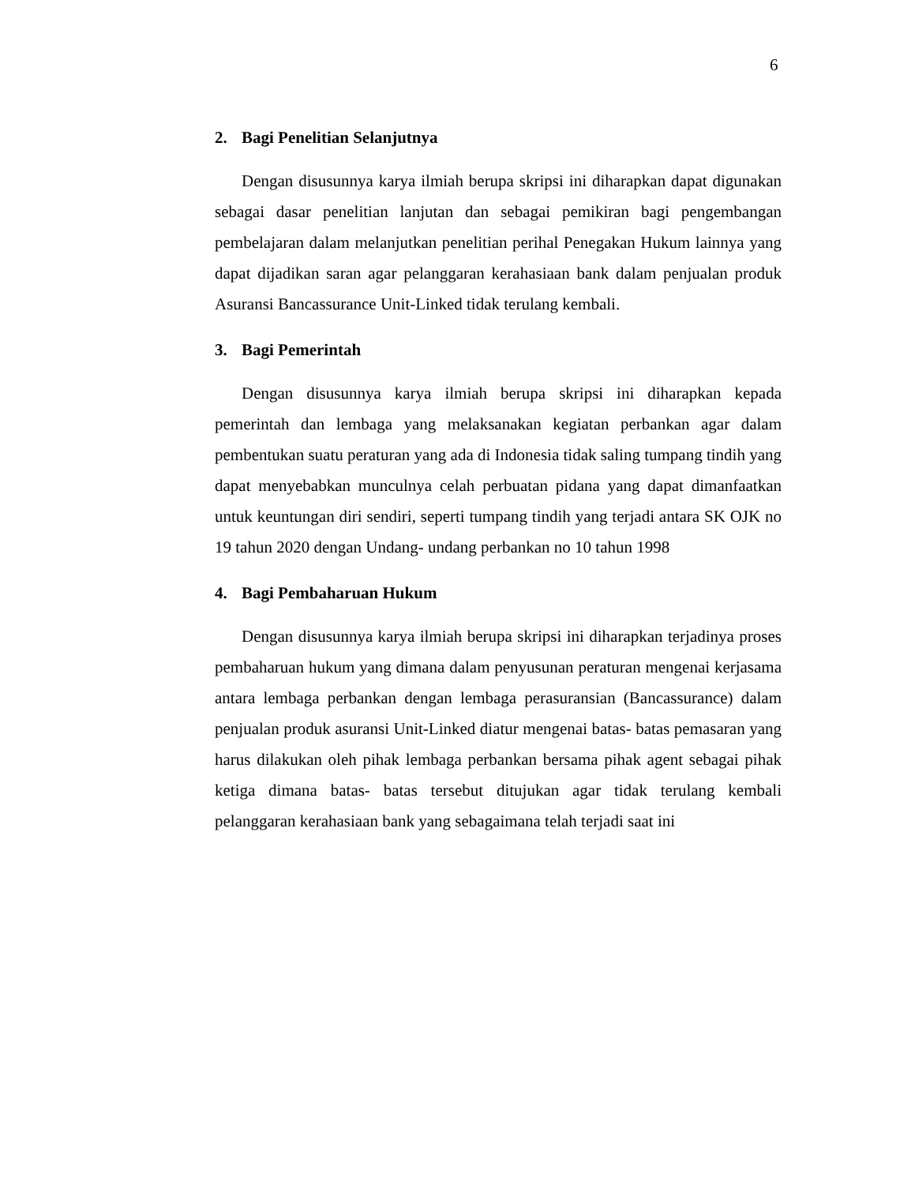6
2. Bagi Penelitian Selanjutnya
Dengan disusunnya karya ilmiah berupa skripsi ini diharapkan dapat digunakan sebagai dasar penelitian lanjutan dan sebagai pemikiran bagi pengembangan pembelajaran dalam melanjutkan penelitian perihal Penegakan Hukum lainnya yang dapat dijadikan saran agar pelanggaran kerahasiaan bank dalam penjualan produk Asuransi Bancassurance Unit-Linked tidak terulang kembali.
3. Bagi Pemerintah
Dengan disusunnya karya ilmiah berupa skripsi ini diharapkan kepada pemerintah dan lembaga yang melaksanakan kegiatan perbankan agar dalam pembentukan suatu peraturan yang ada di Indonesia tidak saling tumpang tindih yang dapat menyebabkan munculnya celah perbuatan pidana yang dapat dimanfaatkan untuk keuntungan diri sendiri, seperti tumpang tindih yang terjadi antara SK OJK no 19 tahun 2020 dengan Undang- undang perbankan no 10 tahun 1998
4. Bagi Pembaharuan Hukum
Dengan disusunnya karya ilmiah berupa skripsi ini diharapkan terjadinya proses pembaharuan hukum yang dimana dalam penyusunan peraturan mengenai kerjasama antara lembaga perbankan dengan lembaga perasuransian (Bancassurance) dalam penjualan produk asuransi Unit-Linked diatur mengenai batas- batas pemasaran yang harus dilakukan oleh pihak lembaga perbankan bersama pihak agent sebagai pihak ketiga dimana batas- batas tersebut ditujukan agar tidak terulang kembali pelanggaran kerahasiaan bank yang sebagaimana telah terjadi saat ini